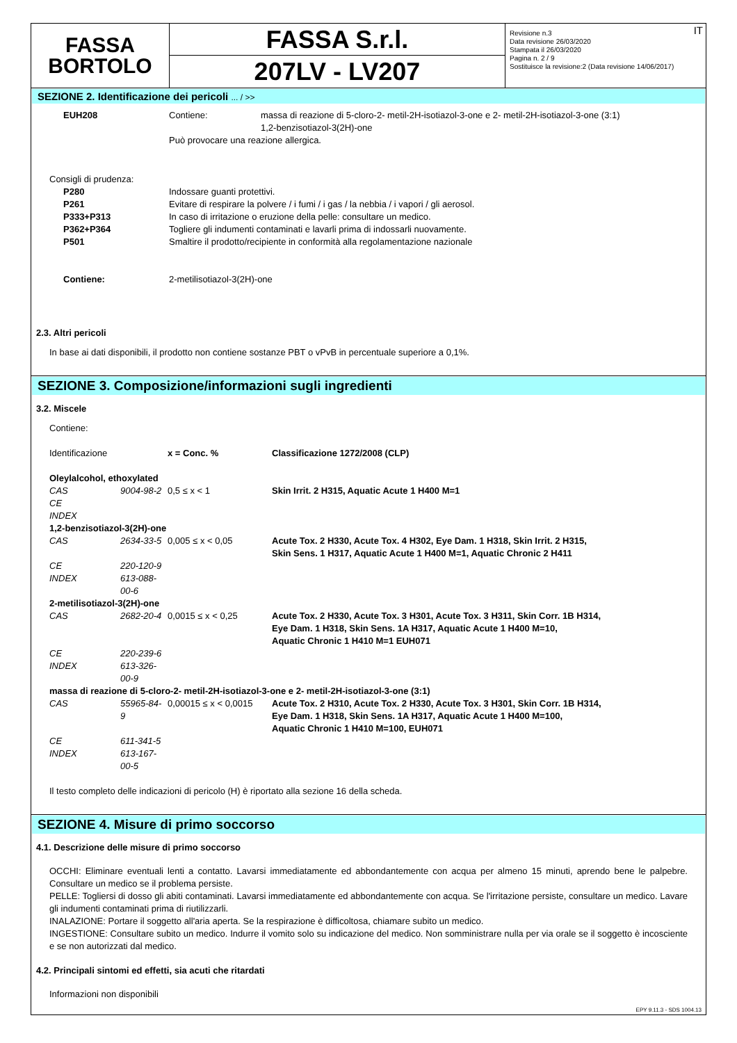FASSA
BORTOLO
FASSA S.r.l.
207LV - LV207
IT Revisione n.3
Data revisione 26/03/2020
Stampata il 26/03/2020
Pagina n. 2 / 9
Sostituisce la revisione:2 (Data revisione 14/06/2017)
SEZIONE 2. Identificazione dei pericoli ... / >>
| EUH208 | Contiene: | massa di reazione di 5-cloro-2- metil-2H-isotiazol-3-one e 2- metil-2H-isotiazol-3-one (3:1) 1,2-benzisotiazol-3(2H)-one |
| | Può provocare una reazione allergica. | |
Consigli di prudenza:
| P280 | Indossare guanti protettivi. |
| P261 | Evitare di respirare la polvere / i fumi / i gas / la nebbia / i vapori / gli aerosol. |
| P333+P313 | In caso di irritazione o eruzione della pelle: consultare un medico. |
| P362+P364 | Togliere gli indumenti contaminati e lavarli prima di indossarli nuovamente. |
| P501 | Smaltire il prodotto/recipiente in conformità alla regolamentazione nazionale |
| Contiene: | 2-metilisotiazol-3(2H)-one |
2.3. Altri pericoli
In base ai dati disponibili, il prodotto non contiene sostanze PBT o vPvB in percentuale superiore a 0,1%.
SEZIONE 3. Composizione/informazioni sugli ingredienti
3.2. Miscele
Contiene:
| Identificazione | | x = Conc. % | Classificazione 1272/2008 (CLP) |
| Oleylalcohol, ethoxylated | | | |
| CAS | 9004-98-2 | 0,5 ≤ x < 1 | Skin Irrit. 2 H315, Aquatic Acute 1 H400 M=1 |
| CE | | | |
| INDEX | | | |
| 1,2-benzisotiazol-3(2H)-one | | | |
| CAS | 2634-33-5 | 0,005 ≤ x < 0,05 | Acute Tox. 2 H330, Acute Tox. 4 H302, Eye Dam. 1 H318, Skin Irrit. 2 H315, Skin Sens. 1 H317, Aquatic Acute 1 H400 M=1, Aquatic Chronic 2 H411 |
| CE | 220-120-9 | | |
| INDEX | 613-088-00-6 | | |
| 2-metilisotiazol-3(2H)-one | | | |
| CAS | 2682-20-4 | 0,0015 ≤ x < 0,25 | Acute Tox. 2 H330, Acute Tox. 3 H301, Acute Tox. 3 H311, Skin Corr. 1B H314, Eye Dam. 1 H318, Skin Sens. 1A H317, Aquatic Acute 1 H400 M=10, Aquatic Chronic 1 H410 M=1 EUH071 |
| CE | 220-239-6 | | |
| INDEX | 613-326-00-9 | | |
| massa di reazione di 5-cloro-2- metil-2H-isotiazol-3-one e 2- metil-2H-isotiazol-3-one (3:1) | | | |
| CAS | 55965-84-9 | 0,00015 ≤ x < 0,0015 | Acute Tox. 2 H310, Acute Tox. 2 H330, Acute Tox. 3 H301, Skin Corr. 1B H314, Eye Dam. 1 H318, Skin Sens. 1A H317, Aquatic Acute 1 H400 M=100, Aquatic Chronic 1 H410 M=100, EUH071 |
| CE | 611-341-5 | | |
| INDEX | 613-167-00-5 | | |
Il testo completo delle indicazioni di pericolo (H) è riportato alla sezione 16 della scheda.
SEZIONE 4. Misure di primo soccorso
4.1. Descrizione delle misure di primo soccorso
OCCHI: Eliminare eventuali lenti a contatto. Lavarsi immediatamente ed abbondantemente con acqua per almeno 15 minuti, aprendo bene le palpebre. Consultare un medico se il problema persiste.
PELLE: Togliersi di dosso gli abiti contaminati. Lavarsi immediatamente ed abbondantemente con acqua. Se l'irritazione persiste, consultare un medico. Lavare gli indumenti contaminati prima di riutilizzarli.
INALAZIONE: Portare il soggetto all'aria aperta. Se la respirazione è difficoltosa, chiamare subito un medico.
INGESTIONE: Consultare subito un medico. Indurre il vomito solo su indicazione del medico. Non somministrare nulla per via orale se il soggetto è incosciente e se non autorizzati dal medico.
4.2. Principali sintomi ed effetti, sia acuti che ritardati
Informazioni non disponibili
EPY 9.11.3 - SDS 1004.13